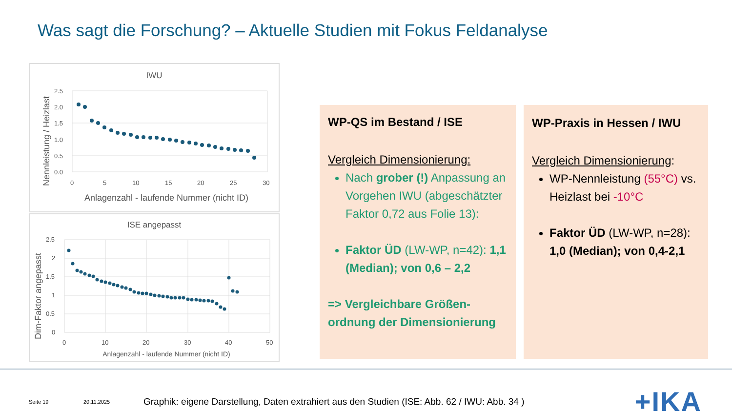Was sagt die Forschung? – Aktuelle Studien mit Fokus Feldanalyse
IWU
2.5
2.0
1.5
1.0
0.5
0.0
0
5
10
15
20
25
30
Anlagenzahl - laufende Nummer (nicht ID)
Nennleistung / Heizlast
ISE angepasst
2.5
2
1.5
1
0.5
0
0
10
20
30
40
50
Anlagenzahl - laufende Nummer (nicht ID)
Dim-Faktor angepasst
WP-QS im Bestand / ISE
Vergleich Dimensionierung:
Nach grober (!) Anpassung an Vorgehen IWU (abgeschätzter Faktor 0,72 aus Folie 13):
Faktor ÜD (LW-WP, n=42): 1,1 (Median); von 0,6 – 2,2
=> Vergleichbare Größen-ordnung der Dimensionierung
WP-Praxis in Hessen / IWU
Vergleich Dimensionierung:
WP-Nennleistung (55°C) vs. Heizlast bei -10°C
Faktor ÜD (LW-WP, n=28): 1,0 (Median); von 0,4-2,1
Seite 19 20.11.2025 Graphik: eigene Darstellung, Daten extrahiert aus den Studien (ISE: Abb. 62 / IWU: Abb. 34 ) +IKA